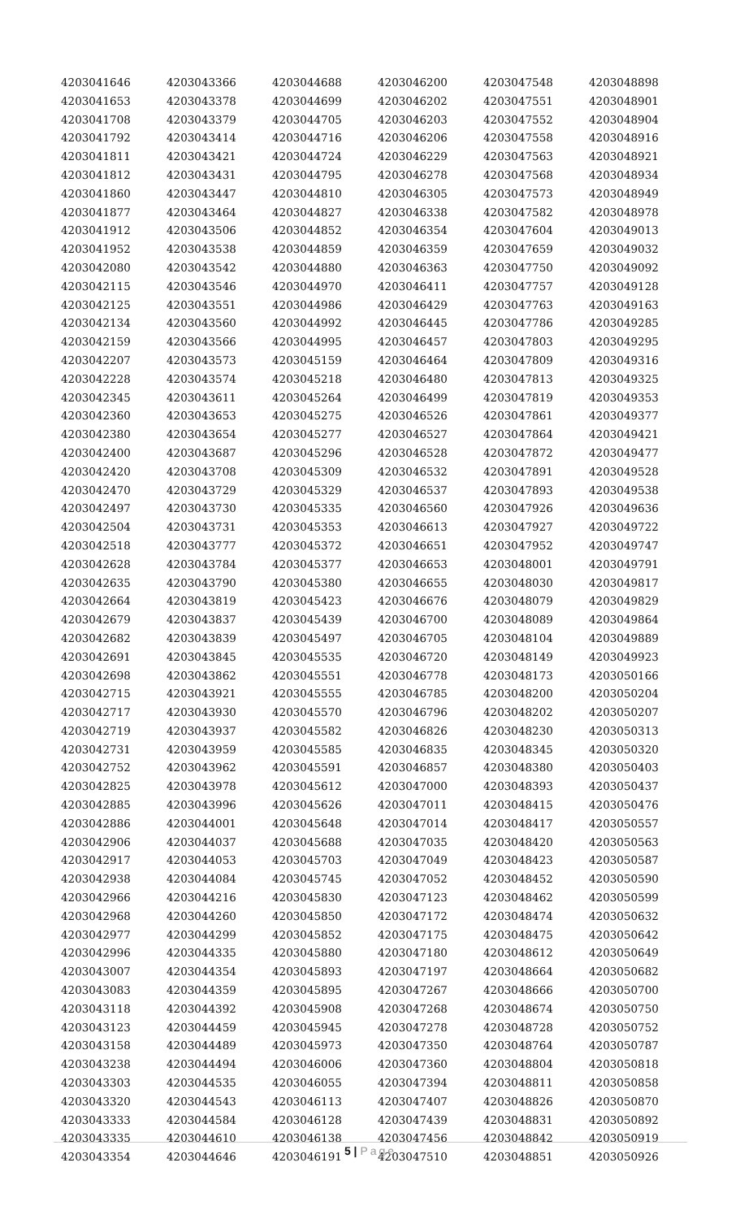| 4203041646 | 4203043366 | 4203044688 | 4203046200 | 4203047548 | 4203048898 |
| 4203041653 | 4203043378 | 4203044699 | 4203046202 | 4203047551 | 4203048901 |
| 4203041708 | 4203043379 | 4203044705 | 4203046203 | 4203047552 | 4203048904 |
| 4203041792 | 4203043414 | 4203044716 | 4203046206 | 4203047558 | 4203048916 |
| 4203041811 | 4203043421 | 4203044724 | 4203046229 | 4203047563 | 4203048921 |
| 4203041812 | 4203043431 | 4203044795 | 4203046278 | 4203047568 | 4203048934 |
| 4203041860 | 4203043447 | 4203044810 | 4203046305 | 4203047573 | 4203048949 |
| 4203041877 | 4203043464 | 4203044827 | 4203046338 | 4203047582 | 4203048978 |
| 4203041912 | 4203043506 | 4203044852 | 4203046354 | 4203047604 | 4203049013 |
| 4203041952 | 4203043538 | 4203044859 | 4203046359 | 4203047659 | 4203049032 |
| 4203042080 | 4203043542 | 4203044880 | 4203046363 | 4203047750 | 4203049092 |
| 4203042115 | 4203043546 | 4203044970 | 4203046411 | 4203047757 | 4203049128 |
| 4203042125 | 4203043551 | 4203044986 | 4203046429 | 4203047763 | 4203049163 |
| 4203042134 | 4203043560 | 4203044992 | 4203046445 | 4203047786 | 4203049285 |
| 4203042159 | 4203043566 | 4203044995 | 4203046457 | 4203047803 | 4203049295 |
| 4203042207 | 4203043573 | 4203045159 | 4203046464 | 4203047809 | 4203049316 |
| 4203042228 | 4203043574 | 4203045218 | 4203046480 | 4203047813 | 4203049325 |
| 4203042345 | 4203043611 | 4203045264 | 4203046499 | 4203047819 | 4203049353 |
| 4203042360 | 4203043653 | 4203045275 | 4203046526 | 4203047861 | 4203049377 |
| 4203042380 | 4203043654 | 4203045277 | 4203046527 | 4203047864 | 4203049421 |
| 4203042400 | 4203043687 | 4203045296 | 4203046528 | 4203047872 | 4203049477 |
| 4203042420 | 4203043708 | 4203045309 | 4203046532 | 4203047891 | 4203049528 |
| 4203042470 | 4203043729 | 4203045329 | 4203046537 | 4203047893 | 4203049538 |
| 4203042497 | 4203043730 | 4203045335 | 4203046560 | 4203047926 | 4203049636 |
| 4203042504 | 4203043731 | 4203045353 | 4203046613 | 4203047927 | 4203049722 |
| 4203042518 | 4203043777 | 4203045372 | 4203046651 | 4203047952 | 4203049747 |
| 4203042628 | 4203043784 | 4203045377 | 4203046653 | 4203048001 | 4203049791 |
| 4203042635 | 4203043790 | 4203045380 | 4203046655 | 4203048030 | 4203049817 |
| 4203042664 | 4203043819 | 4203045423 | 4203046676 | 4203048079 | 4203049829 |
| 4203042679 | 4203043837 | 4203045439 | 4203046700 | 4203048089 | 4203049864 |
| 4203042682 | 4203043839 | 4203045497 | 4203046705 | 4203048104 | 4203049889 |
| 4203042691 | 4203043845 | 4203045535 | 4203046720 | 4203048149 | 4203049923 |
| 4203042698 | 4203043862 | 4203045551 | 4203046778 | 4203048173 | 4203050166 |
| 4203042715 | 4203043921 | 4203045555 | 4203046785 | 4203048200 | 4203050204 |
| 4203042717 | 4203043930 | 4203045570 | 4203046796 | 4203048202 | 4203050207 |
| 4203042719 | 4203043937 | 4203045582 | 4203046826 | 4203048230 | 4203050313 |
| 4203042731 | 4203043959 | 4203045585 | 4203046835 | 4203048345 | 4203050320 |
| 4203042752 | 4203043962 | 4203045591 | 4203046857 | 4203048380 | 4203050403 |
| 4203042825 | 4203043978 | 4203045612 | 4203047000 | 4203048393 | 4203050437 |
| 4203042885 | 4203043996 | 4203045626 | 4203047011 | 4203048415 | 4203050476 |
| 4203042886 | 4203044001 | 4203045648 | 4203047014 | 4203048417 | 4203050557 |
| 4203042906 | 4203044037 | 4203045688 | 4203047035 | 4203048420 | 4203050563 |
| 4203042917 | 4203044053 | 4203045703 | 4203047049 | 4203048423 | 4203050587 |
| 4203042938 | 4203044084 | 4203045745 | 4203047052 | 4203048452 | 4203050590 |
| 4203042966 | 4203044216 | 4203045830 | 4203047123 | 4203048462 | 4203050599 |
| 4203042968 | 4203044260 | 4203045850 | 4203047172 | 4203048474 | 4203050632 |
| 4203042977 | 4203044299 | 4203045852 | 4203047175 | 4203048475 | 4203050642 |
| 4203042996 | 4203044335 | 4203045880 | 4203047180 | 4203048612 | 4203050649 |
| 4203043007 | 4203044354 | 4203045893 | 4203047197 | 4203048664 | 4203050682 |
| 4203043083 | 4203044359 | 4203045895 | 4203047267 | 4203048666 | 4203050700 |
| 4203043118 | 4203044392 | 4203045908 | 4203047268 | 4203048674 | 4203050750 |
| 4203043123 | 4203044459 | 4203045945 | 4203047278 | 4203048728 | 4203050752 |
| 4203043158 | 4203044489 | 4203045973 | 4203047350 | 4203048764 | 4203050787 |
| 4203043238 | 4203044494 | 4203046006 | 4203047360 | 4203048804 | 4203050818 |
| 4203043303 | 4203044535 | 4203046055 | 4203047394 | 4203048811 | 4203050858 |
| 4203043320 | 4203044543 | 4203046113 | 4203047407 | 4203048826 | 4203050870 |
| 4203043333 | 4203044584 | 4203046128 | 4203047439 | 4203048831 | 4203050892 |
| 4203043335 | 4203044610 | 4203046138 | 4203047456 | 4203048842 | 4203050919 |
| 4203043354 | 4203044646 | 4203046191 | 4203047510 | 4203048851 | 4203050926 |
5 | Page